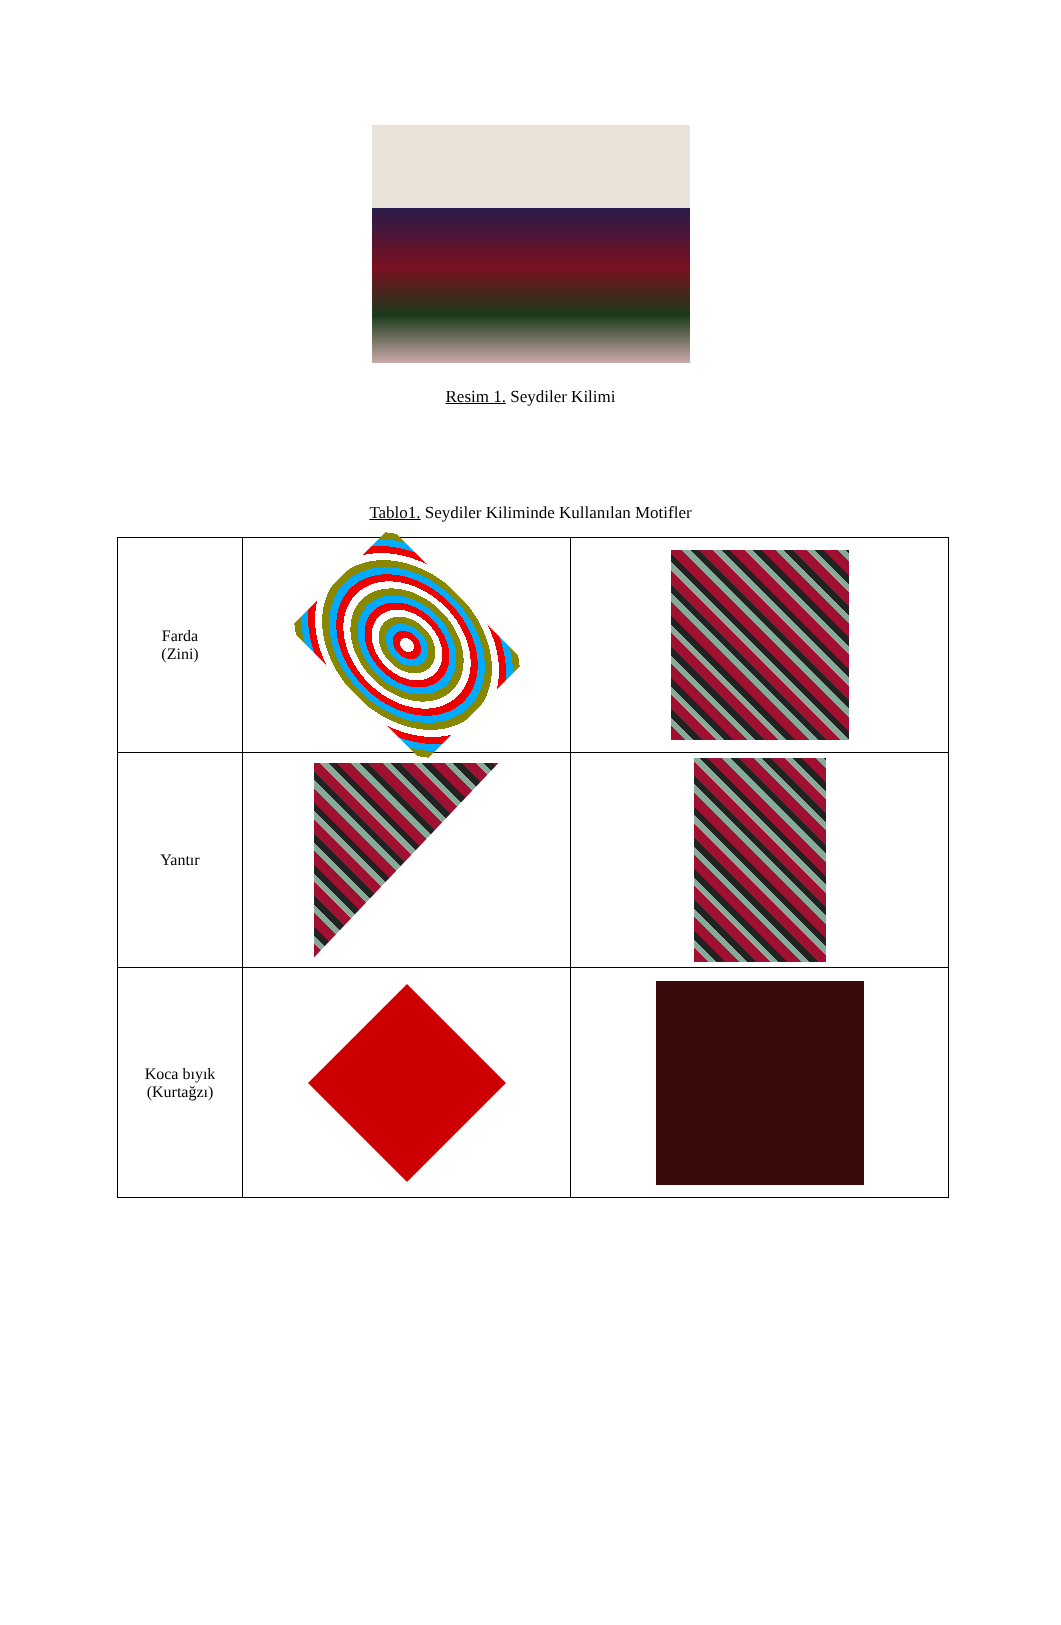Resim 1. Seydiler Kilimi
Tablo1. Seydiler Kiliminde Kullanılan Motifler
| Farda (Zini) | | |
| Yantır | | |
| Koca bıyık (Kurtağzı) | | |